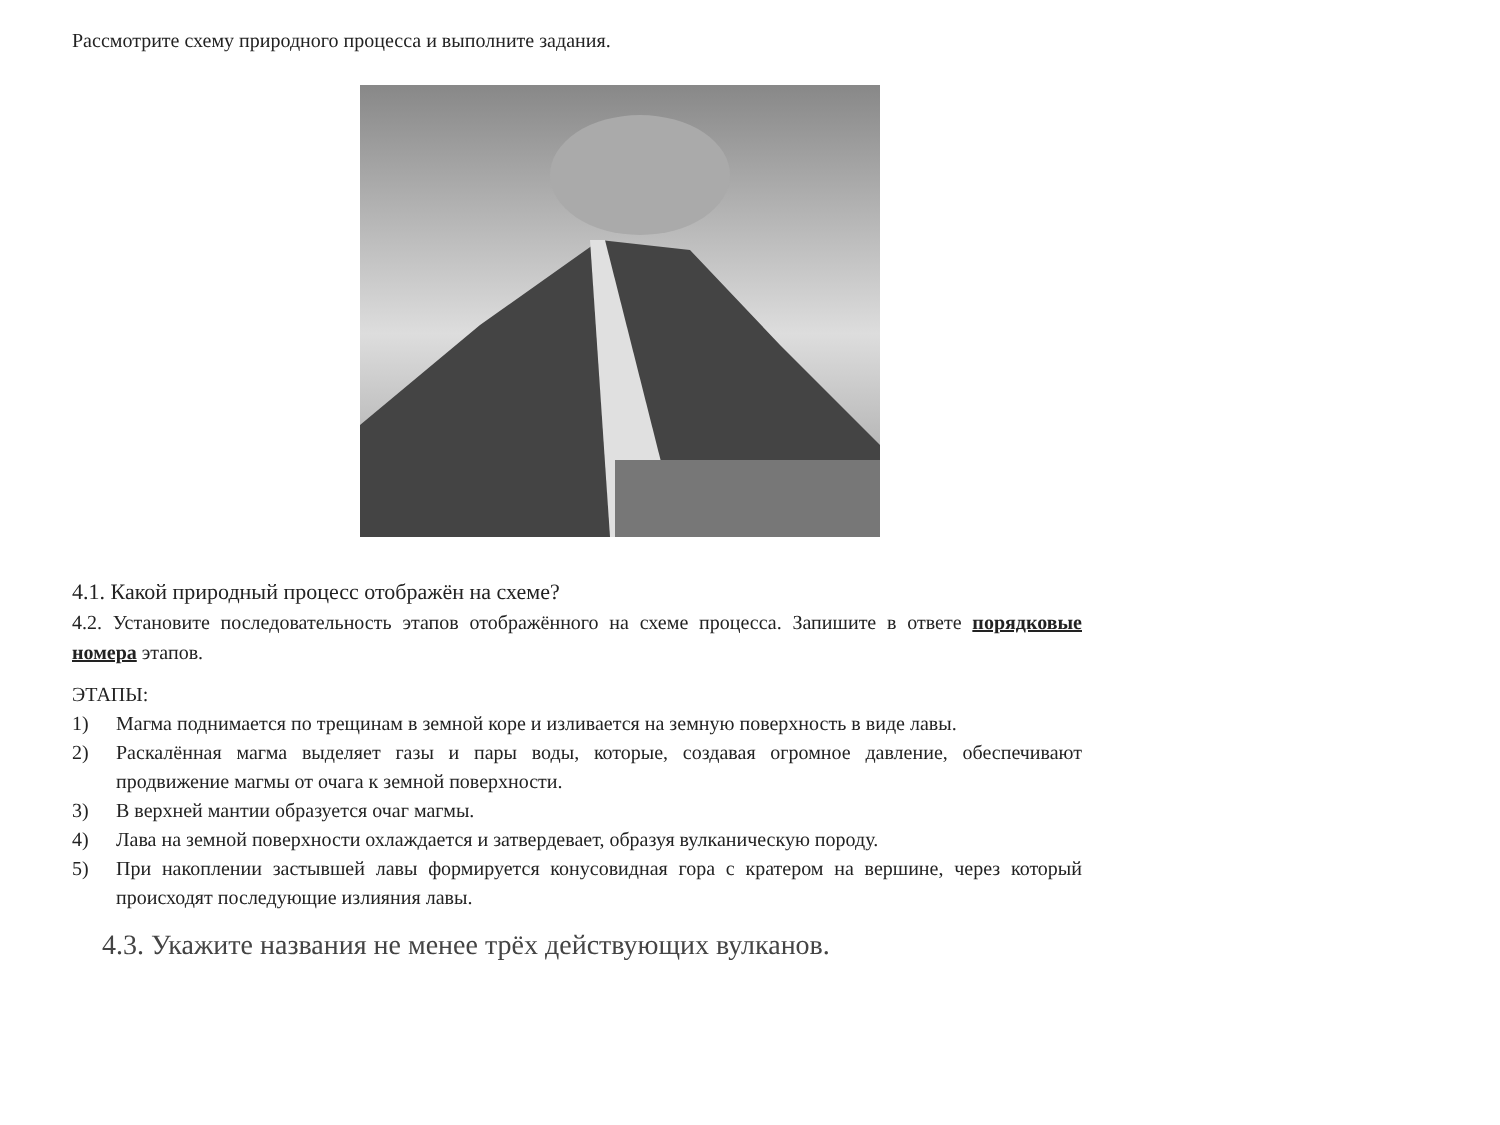Рассмотрите схему природного процесса и выполните задания.
4.1. Какой природный процесс отображён на схеме?
4.2. Установите последовательность этапов отображённого на схеме процесса. Запишите в ответе порядковые номера этапов.
ЭТАПЫ:
1) Магма поднимается по трещинам в земной коре и изливается на земную поверхность в виде лавы.
2) Раскалённая магма выделяет газы и пары воды, которые, создавая огромное давление, обеспечивают продвижение магмы от очага к земной поверхности.
3) В верхней мантии образуется очаг магмы.
4) Лава на земной поверхности охлаждается и затвердевает, образуя вулканическую породу.
5) При накоплении застывшей лавы формируется конусовидная гора с кратером на вершине, через который происходят последующие излияния лавы.
4.3. Укажите названия не менее трёх действующих вулканов.